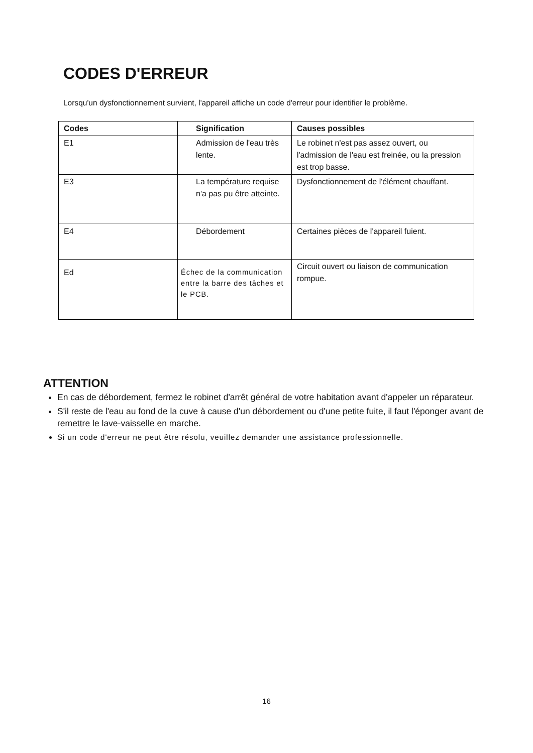CODES D'ERREUR
Lorsqu'un dysfonctionnement survient, l'appareil affiche un code d'erreur pour identifier le problème.
| Codes | Signification | Causes possibles |
| --- | --- | --- |
| E1 | Admission de l'eau très lente. | Le robinet n'est pas assez ouvert, ou l'admission de l'eau est freinée, ou la pression est trop basse. |
| E3 | La température requise n'a pas pu être atteinte. | Dysfonctionnement de l'élément chauffant. |
| E4 | Débordement | Certaines pièces de l'appareil fuient. |
| Ed | Échec de la communication entre la barre des tâches et le PCB. | Circuit ouvert ou liaison de communication rompue. |
ATTENTION
En cas de débordement, fermez le robinet d'arrêt général de votre habitation avant d'appeler un réparateur.
S'il reste de l'eau au fond de la cuve à cause d'un débordement ou d'une petite fuite, il faut l'éponger avant de remettre le lave-vaisselle en marche.
Si un code d'erreur ne peut être résolu, veuillez demander une assistance professionnelle.
16